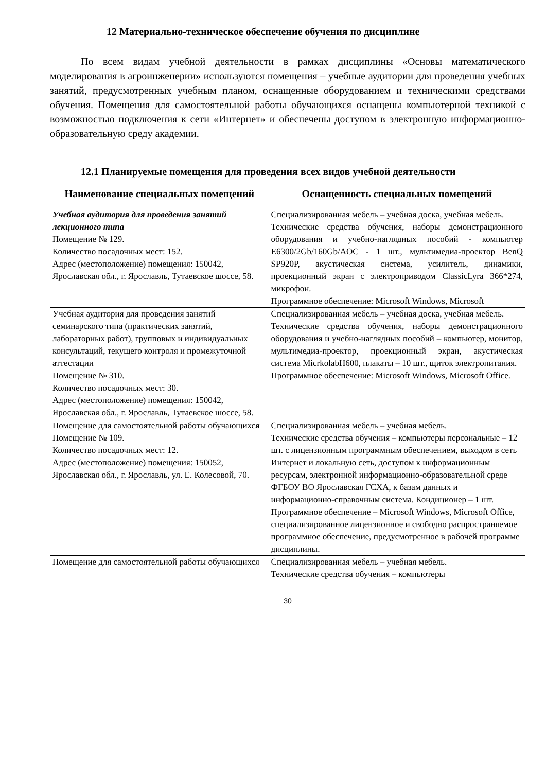12 Материально-техническое обеспечение обучения по дисциплине
По всем видам учебной деятельности в рамках дисциплины «Основы математического моделирования в агроинженерии» используются помещения – учебные аудитории для проведения учебных занятий, предусмотренных учебным планом, оснащенные оборудованием и техническими средствами обучения. Помещения для самостоятельной работы обучающихся оснащены компьютерной техникой с возможностью подключения к сети «Интернет» и обеспечены доступом в электронную информационно-образовательную среду академии.
12.1 Планируемые помещения для проведения всех видов учебной деятельности
| Наименование специальных помещений | Оснащенность специальных помещений |
| --- | --- |
| Учебная аудитория для проведения занятий лекционного типа Помещение № 129. Количество посадочных мест: 152. Адрес (местоположение) помещения: 150042, Ярославская обл., г. Ярославль, Тутаевское шоссе, 58. | Специализированная мебель – учебная доска, учебная мебель. Технические средства обучения, наборы демонстрационного оборудования и учебно-наглядных пособий - компьютер E6300/2Gb/160Gb/AOC - 1 шт., мультимедиа-проектор BenQ SP920P, акустическая система, усилитель, динамики, проекционный экран с электроприводом ClassicLyra 366*274, микрофон. Программное обеспечение: Microsoft Windows, Microsoft |
| Учебная аудитория для проведения занятий семинарского типа (практических занятий, лабораторных работ), групповых и индивидуальных консультаций, текущего контроля и промежуточной аттестации Помещение № 310. Количество посадочных мест: 30. Адрес (местоположение) помещения: 150042, Ярославская обл., г. Ярославль, Тутаевское шоссе, 58. | Специализированная мебель – учебная доска, учебная мебель. Технические средства обучения, наборы демонстрационного оборудования и учебно-наглядных пособий – компьютер, монитор, мультимедиа-проектор, проекционный экран, акустическая система MicrkolabH600, плакаты – 10 шт., щиток электропитания. Программное обеспечение: Microsoft Windows, Microsoft Office. |
| Помещение для самостоятельной работы обучающихс я Помещение № 109. Количество посадочных мест: 12. Адрес (местоположение) помещения: 150052, Ярославская обл., г. Ярославль, ул. Е. Колесовой, 70. | Специализированная мебель – учебная мебель. Технические средства обучения – компьютеры персональные – 12 шт. с лицензионным программным обеспечением, выходом в сеть Интернет и локальную сеть, доступом к информационным ресурсам, электронной информационно-образовательной среде ФГБОУ ВО Ярославская ГСХА, к базам данных и информационно-справочным система. Кондиционер – 1 шт. Программное обеспечение – Microsoft Windows, Microsoft Office, специализированное лицензионное и свободно распространяемое программное обеспечение, предусмотренное в рабочей программе дисциплины. |
| Помещение для самостоятельной работы обучающихся | Специализированная мебель – учебная мебель. Технические средства обучения – компьютеры |
30